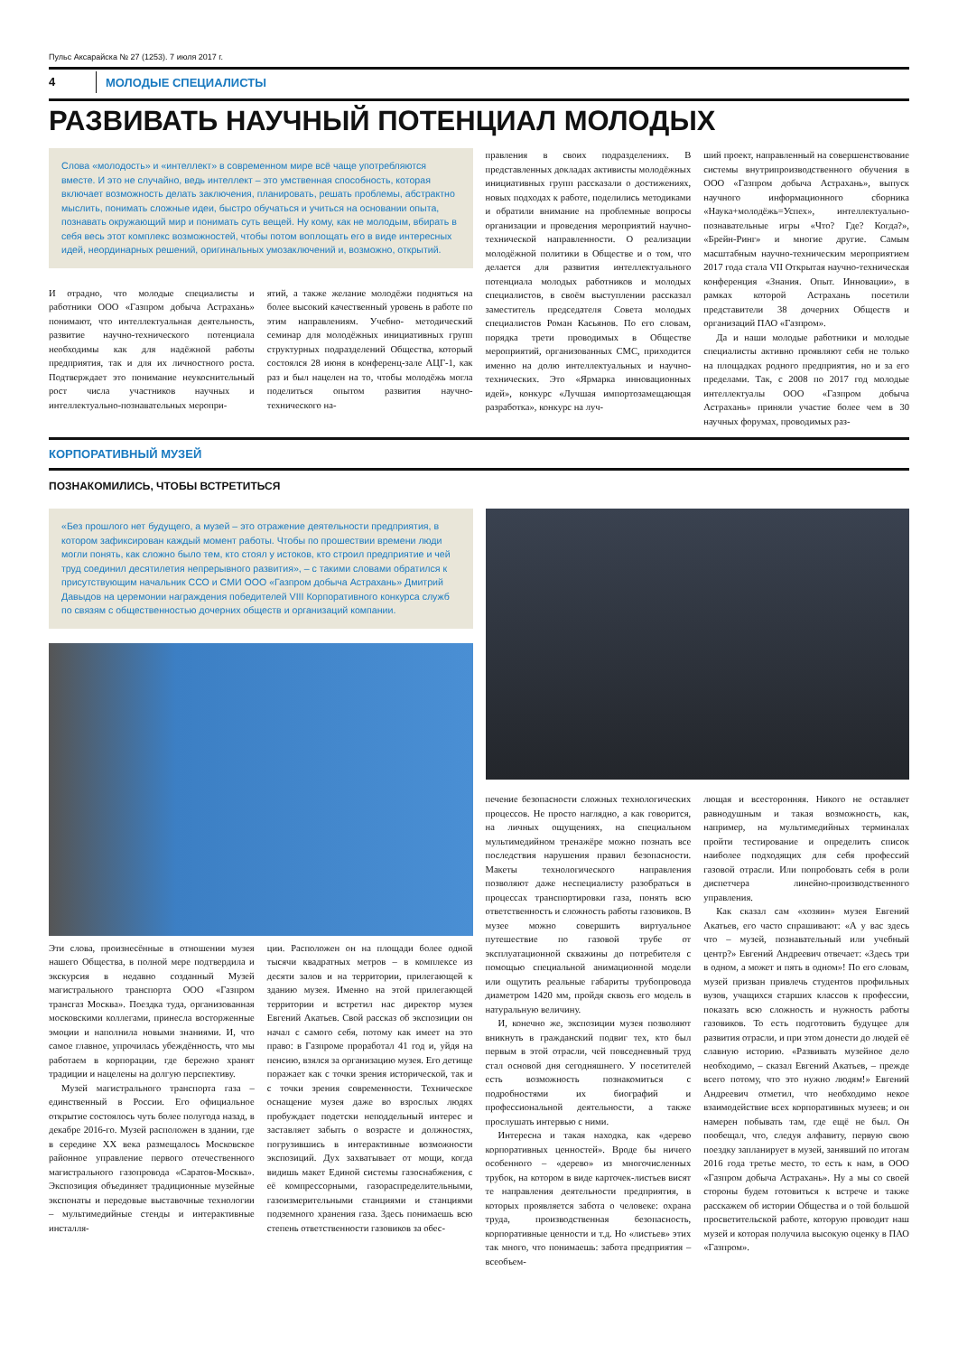Пульс Аксарайска № 27 (1253). 7 июля 2017 г.
4 МОЛОДЫЕ СПЕЦИАЛИСТЫ
РАЗВИВАТЬ НАУЧНЫЙ ПОТЕНЦИАЛ МОЛОДЫХ
Слова «молодость» и «интеллект» в современном мире всё чаще употребляются вместе. И это не случайно, ведь интеллект – это умственная способность, которая включает возможность делать заключения, планировать, решать проблемы, абстрактно мыслить, понимать сложные идеи, быстро обучаться и учиться на основании опыта, познавать окружающий мир и понимать суть вещей. Ну кому, как не молодым, вбирать в себя весь этот комплекс возможностей, чтобы потом воплощать его в виде интересных идей, неординарных решений, оригинальных умозаключений и, возможно, открытий.
И отрадно, что молодые специалисты и работники ООО «Газпром добыча Астрахань» понимают, что интеллектуальная деятельность, развитие научно-технического потенциала необходимы как для надёжной работы предприятия, так и для их личностного роста. Подтверждает это понимание неукоснительный рост числа участников научных и интеллектуально-познавательных меропри-
ятий, а также желание молодёжи подняться на более высокий качественный уровень в работе по этим направлениям. Учебно- методический семинар для молодёжных инициативных групп структурных подразделений Общества, который состоялся 28 июня в конференц-зале АЦГ-1, как раз и был нацелен на то, чтобы молодёжь могла поделиться опытом развития научно-технического на-
правления в своих подразделениях. В представленных докладах активисты молодёжных инициативных групп рассказали о достижениях, новых подходах к работе, поделились методиками и обратили внимание на проблемные вопросы организации и проведения мероприятий научно-технической направленности. О реализации молодёжной политики в Обществе и о том, что делается для развития интеллектуального потенциала молодых работников и молодых специалистов, в своём выступлении рассказал заместитель председателя Совета молодых специалистов Роман Касьянов. По его словам, порядка трети проводимых в Обществе мероприятий, организованных СМС, приходится именно на долю интеллектуальных и научно-технических. Это «Ярмарка инновационных идей», конкурс «Лучшая импортозамещающая разработка», конкурс на луч-
ший проект, направленный на совершенствование системы внутрипроизводственного обучения в ООО «Газпром добыча Астрахань», выпуск научного информационного сборника «Наука+молодёжь=Успех», интеллектуально-познавательные игры «Что? Где? Когда?», «Брейн-Ринг» и многие другие. Самым масштабным научно-техническим мероприятием 2017 года стала VII Открытая научно-техническая конференция «Знания. Опыт. Инновации», в рамках которой Астрахань посетили представители 38 дочерних Обществ и организаций ПАО «Газпром».
Да и наши молодые работники и молодые специалисты активно проявляют себя не только на площадках родного предприятия, но и за его пределами. Так, с 2008 по 2017 год молодые интеллектуалы ООО «Газпром добыча Астрахань» приняли участие более чем в 30 научных форумах, проводимых раз-
КОРПОРАТИВНЫЙ МУЗЕЙ
ПОЗНАКОМИЛИСЬ, ЧТОБЫ ВСТРЕТИТЬСЯ
«Без прошлого нет будущего, а музей – это отражение деятельности предприятия, в котором зафиксирован каждый момент работы. Чтобы по прошествии времени люди могли понять, как сложно было тем, кто стоял у истоков, кто строил предприятие и чей труд соединил десятилетия непрерывного развития», – с такими словами обратился к присутствующим начальник ССО и СМИ ООО «Газпром добыча Астрахань» Дмитрий Давыдов на церемонии награждения победителей VIII Корпоративного конкурса служб по связям с общественностью дочерних обществ и организаций компании.
Эти слова, произнесённые в отношении музея нашего Общества, в полной мере подтвердила и экскурсия в недавно созданный Музей магистрального транспорта ООО «Газпром трансгаз Москва». Поездка туда, организованная московскими коллегами, принесла восторженные эмоции и наполнила новыми знаниями. И, что самое главное, упрочилась убеждённость, что мы работаем в корпорации, где бережно хранят традиции и нацелены на долгую перспективу.
Музей магистрального транспорта газа – единственный в России. Его официальное открытие состоялось чуть более полугода назад, в декабре 2016-го. Музей расположен в здании, где в середине XX века размещалось Московское районное управление первого отечественного магистрального газопровода «Саратов-Москва». Экспозиция объединяет традиционные музейные экспонаты и передовые выставочные технологии – мультимедийные стенды и интерактивные инсталля-
ции. Расположен он на площади более одной тысячи квадратных метров – в комплексе из десяти залов и на территории, прилегающей к зданию музея. Именно на этой прилегающей территории и встретил нас директор музея Евгений Акатьев. Свой рассказ об экспозиции он начал с самого себя, потому как имеет на это право: в Газпроме проработал 41 год и, уйдя на пенсию, взялся за организацию музея. Его детище поражает как с точки зрения исторической, так и с точки зрения современности. Техническое оснащение музея даже во взрослых людях пробуждает подетски неподдельный интерес и заставляет забыть о возрасте и должностях, погрузившись в интерактивные возможности экспозиций. Дух захватывает от мощи, когда видишь макет Единой системы газоснабжения, с её компрессорными, газораспределительными, газоизмерительными станциями и станциями подземного хранения газа. Здесь понимаешь всю степень ответственности газовиков за обес-
печение безопасности сложных технологических процессов. Не просто наглядно, а как говорится, на личных ощущениях, на специальном мультимедийном тренажёре можно познать все последствия нарушения правил безопасности. Макеты технологического направления позволяют даже неспециалисту разобраться в процессах транспортировки газа, понять всю ответственность и сложность работы газовиков. В музее можно совершить виртуальное путешествие по газовой трубе от эксплуатационной скважины до потребителя с помощью специальной анимационной модели или ощутить реальные габариты трубопровода диаметром 1420 мм, пройдя сквозь его модель в натуральную величину.
И, конечно же, экспозиции музея позволяют вникнуть в гражданский подвиг тех, кто был первым в этой отрасли, чей повседневный труд стал основой дня сегодняшнего. У посетителей есть возможность познакомиться с подробностями их биографий и профессиональной деятельности, а также прослушать интервью с ними.
Интересна и такая находка, как «дерево корпоративных ценностей». Вроде бы ничего особенного – «дерево» из многочисленных трубок, на котором в виде карточек-листьев висят те направления деятельности предприятия, в которых проявляется забота о человеке: охрана труда, производственная безопасность, корпоративные ценности и т.д. Но «листьев» этих так много, что понимаешь: забота предприятия – всеобъем-
лющая и всесторонняя. Никого не оставляет равнодушным и такая возможность, как, например, на мультимедийных терминалах пройти тестирование и определить список наиболее подходящих для себя профессий газовой отрасли. Или попробовать себя в роли диспетчера линейно-производственного управления.
Как сказал сам «хозяин» музея Евгений Акатьев, его часто спрашивают: «А у вас здесь что – музей, познавательный или учебный центр?» Евгений Андреевич отвечает: «Здесь три в одном, а может и пять в одном»! По его словам, музей призван привлечь студентов профильных вузов, учащихся старших классов к профессии, показать всю сложность и нужность работы газовиков. То есть подготовить будущее для развития отрасли, и при этом донести до людей её славную историю. «Развивать музейное дело необходимо, – сказал Евгений Акатьев, – прежде всего потому, что это нужно людям!» Евгений Андреевич отметил, что необходимо некое взаимодействие всех корпоративных музеев; и он намерен побывать там, где ещё не был. Он пообещал, что, следуя алфавиту, первую свою поездку запланирует в музей, занявший по итогам 2016 года третье место, то есть к нам, в ООО «Газпром добыча Астрахань». Ну а мы со своей стороны будем готовиться к встрече и также расскажем об истории Общества и о той большой просветительской работе, которую проводит наш музей и которая получила высокую оценку в ПАО «Газпром».